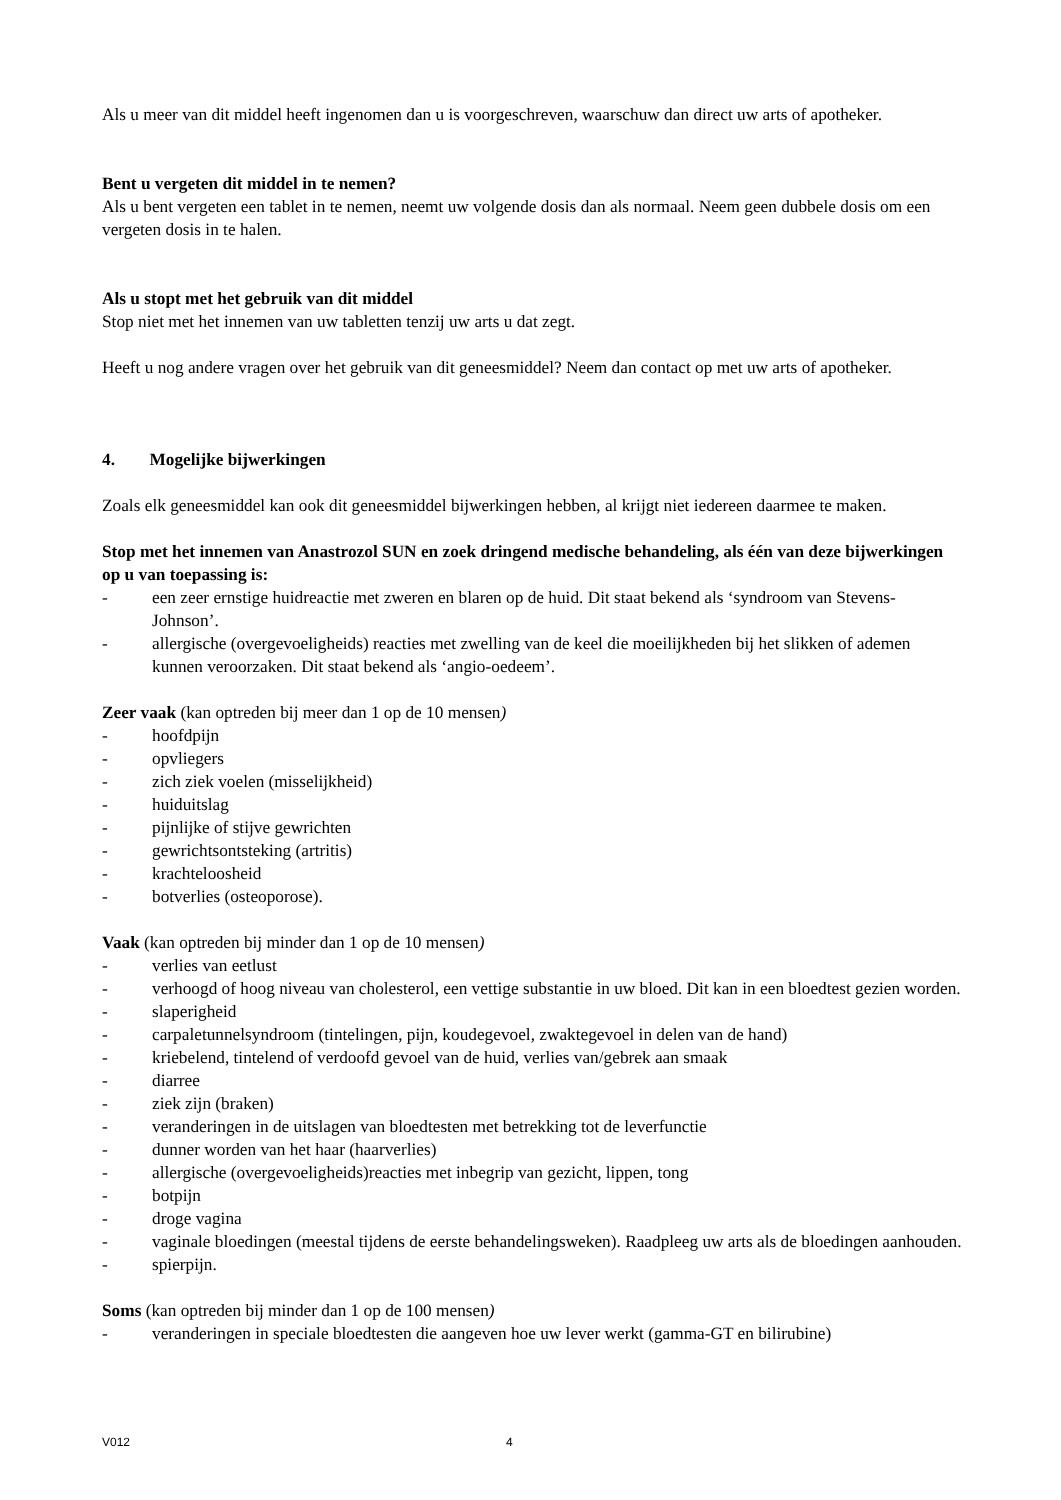Als u meer van dit middel heeft ingenomen dan u is voorgeschreven, waarschuw dan direct uw arts of apotheker.
Bent u vergeten dit middel in te nemen?
Als u bent vergeten een tablet in te nemen, neemt uw volgende dosis dan als normaal. Neem geen dubbele dosis om een vergeten dosis in te halen.
Als u stopt met het gebruik van dit middel
Stop niet met het innemen van uw tabletten tenzij uw arts u dat zegt.
Heeft u nog andere vragen over het gebruik van dit geneesmiddel? Neem dan contact op met uw arts of apotheker.
4. Mogelijke bijwerkingen
Zoals elk geneesmiddel kan ook dit geneesmiddel bijwerkingen hebben, al krijgt niet iedereen daarmee te maken.
Stop met het innemen van Anastrozol SUN en zoek dringend medische behandeling, als één van deze bijwerkingen op u van toepassing is:
- een zeer ernstige huidreactie met zweren en blaren op de huid. Dit staat bekend als ‘syndroom van Stevens-Johnson’.
- allergische (overgevoeligheids) reacties met zwelling van de keel die moeilijkheden bij het slikken of ademen kunnen veroorzaken. Dit staat bekend als ‘angio-oedeem’.
Zeer vaak (kan optreden bij meer dan 1 op de 10 mensen)
- hoofdpijn
- opvliegers
- zich ziek voelen (misselijkheid)
- huiduitslag
- pijnlijke of stijve gewrichten
- gewrichtsontsteking (artritis)
- krachteloosheid
- botverlies (osteoporose).
Vaak (kan optreden bij minder dan 1 op de 10 mensen)
- verlies van eetlust
- verhoogd of hoog niveau van cholesterol, een vettige substantie in uw bloed. Dit kan in een bloedtest gezien worden.
- slaperigheid
- carpaletunnelsyndroom (tintelingen, pijn, koudegevoel, zwaktegevoel in delen van de hand)
- kriebelend, tintelend of verdoofd gevoel van de huid, verlies van/gebrek aan smaak
- diarree
- ziek zijn (braken)
- veranderingen in de uitslagen van bloedtesten met betrekking tot de leverfunctie
- dunner worden van het haar (haarverlies)
- allergische (overgevoeligheids)reacties met inbegrip van gezicht, lippen, tong
- botpijn
- droge vagina
- vaginale bloedingen (meestal tijdens de eerste behandelingsweken). Raadpleeg uw arts als de bloedingen aanhouden.
- spierpijn.
Soms (kan optreden bij minder dan 1 op de 100 mensen)
- veranderingen in speciale bloedtesten die aangeven hoe uw lever werkt (gamma-GT en bilirubine)
V012 4